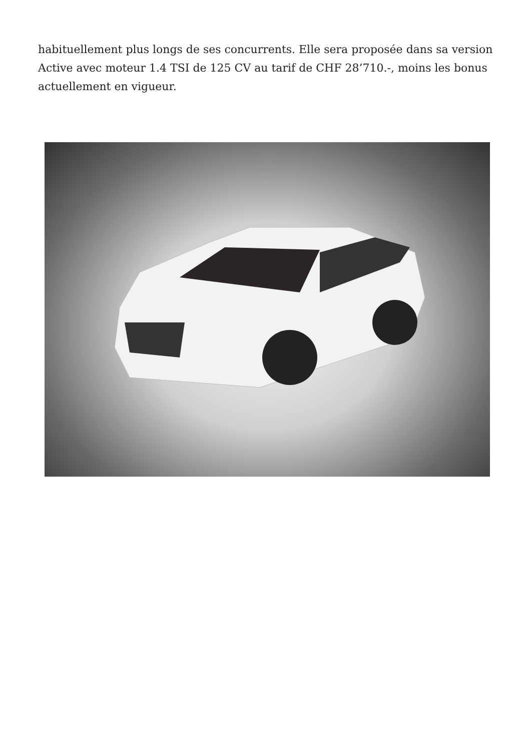habituellement plus longs de ses concurrents. Elle sera proposée dans sa version Active avec moteur 1.4 TSI de 125 CV au tarif de CHF 28’710.-, moins les bonus actuellement en vigueur.